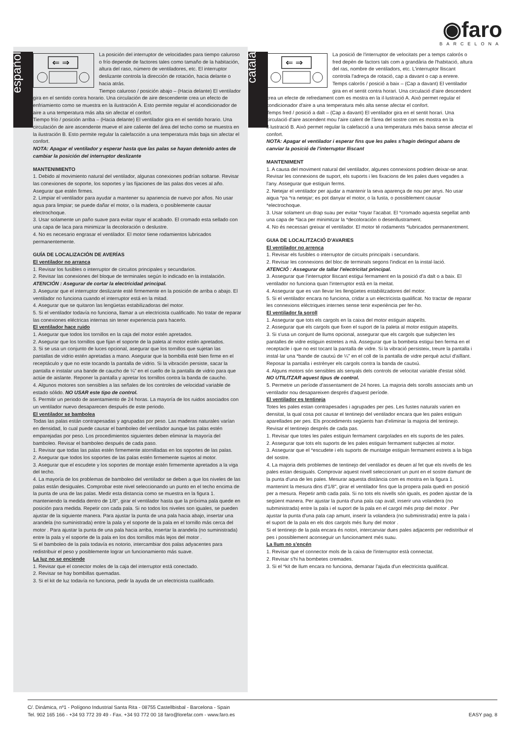◉faro
BARCELONA
español
català
⇐ ⇒
La posición del interruptor de velocidades para tiempo caluroso o frío depende de factores tales como tamaño de la habitación, altura del raso, número de ventiladores, etc. El interruptor deslizante controla la dirección de rotación, hacia delante o hacia atrás.
Tiempo caluroso / posición abajo – (Hacia delante) El ventilador gira en el sentido contra horario. Una circulación de aire descendente crea un efecto de enfriamiento como se muestra en la ilustración A. Esto permite regular el acondicionador de aire a una temperatura más alta sin afectar el confort.
Tiempo frío / posición arriba – (Hacia delante) El ventilador gira en el sentido horario. Una circulación de aire ascendente mueve el aire caliente del área del techo como se muestra en la ilustración B. Esto permite regular la calefacción a una temperatura más baja sin afectar el confort.
NOTA: Apagar el ventilador y esperar hasta que las palas se hayan detenido antes de cambiar la posición del interruptor deslizante
MANTENIMIENTO
1. Debido al movimiento natural del ventilador, algunas conexiones podrían soltarse. Revisar las conexiones de soporte, los soportes y las fijaciones de las palas dos veces al año. Asegurar que estén firmes.
2. Limpiar el ventilador para ayudar a mantener su apariencia de nuevo por años. No usar agua para limpiar; se puede dañar el motor, o la madera, o posiblemente causar electrochoque.
3. Usar solamente un paño suave para evitar rayar el acabado. El cromado esta sellado con una capa de laca para minimizar la decoloración o deslustre.
4. No es necesario engrasar el ventilador. El motor tiene rodamientos lubricados permanentemente.
GUÍA DE LOCALIZACIÓN DE AVERÍAS
El ventilador no arranca
1. Revisar los fusibles o interruptor de circuitos principales y secundarios.
2. Revisar las conexiones del bloque de terminales según lo indicado en la instalación.
ATENCIÓN : Asegurar de cortar la electricidad principal.
3. Asegurar que el interruptor deslizante esté firmemente en la posición de arriba o abajo. El ventilador no funciona cuando el interruptor está en la mitad.
4. Asegurar que se quitaron las lengüetas estabilizadoras del motor.
5. Si el ventilador todavía no funciona, llamar a un electricista cualificado. No tratar de reparar las conexiones eléctricas internas sin tener experiencia para hacerlo.
El ventilador hace ruido
1. Asegurar que todos los tornillos en la caja del motor estén apretados.
2. Asegurar que los tornillos que fijan el soporte de la paleta al motor estén apretados.
3. Si se usa un conjunto de luces opcional, asegurar que los tornillos que sujetan las pantallas de vidrio estén apretadas a mano. Asegurar que la bombilla esté bien firme en el receptáculo y que no este tocando la pantalla de vidrio. Si la vibración persiste, sacar la pantalla e instalar una bande de caucho de ¼" en el cuello de la pantalla de vidrio para que actúe de aislante. Reponer la pantalla y apretar los tornillos contra la banda de caucho.
4. Algunos motores son sensibles a las señales de los controles de velocidad variable de estado sólido. NO USAR este tipo de control.
5. Permitir un periodo de asentamiento de 24 horas. La mayoría de los ruidos asociados con un ventilador nuevo desaparecen después de este periodo.
El ventilador se bambolea
Todas las palas están contrapesadas y agrupadas por peso. Las maderas naturales varían en densidad, lo cual puede causar el bamboleo del ventilador aunque las palas estén emparejadas por peso. Los procedimientos siguientes deben eliminar la mayoría del bamboleo. Revisar el bamboleo después de cada paso.
1. Revisar que todas las palas estén firmemente atornilladas en los soportes de las palas.
2. Asegurar que todos los soportes de las palas estén firmemente sujetos al motor.
3. Asegurar que el escudete y los soportes de montaje estén firmemente apretados a la viga del techo.
4. La mayoría de los problemas de bamboleo del ventilador se deben a que los niveles de las palas están desiguales. Comprobar este nivel seleccionando un punto en el techo encima de la punta de una de las palas. Medir esta distancia como se muestra en la figura 1. manteniendo la medida dentro de 1/8", girar el ventilador hasta que la próxima pala quede en posición para medida. Repetir con cada pala. Si no todos los niveles son iguales, se pueden ajustar de la siguiente manera. Para ajustar la punta de una pala hacia abajo, insertar una arandela (no suministrada) entre la pala y el soporte de la pala en el tornillo más cerca del motor . Para ajustar la punta de una pala hacia arriba, insertar la arandela (no suministrada) entre la pala y el soporte de la pala en los dos tornillos más lejos del motor .
Si el bamboleo de la pala todavía es notorio, intercambiar dos palas adyacentes para redistribuir el peso y posiblemente lograr un funcionamiento más suave.
La luz no se enciende
1. Revisar que el conector moles de la caja del interruptor está conectado.
2. Revisar se hay bombillas quemadas.
3. Si el kit de luz todavía no funciona, pedir la ayuda de un electricista cualificado.
⇐ ⇒
La posició de l'interruptor de velocitats per a temps calorós o fred depèn de factors tals com a grandària de l'habitació, altura del ras, nombre de ventiladors, etc. L'interruptor lliscant controla l'adreça de rotació, cap a davant o cap a enrere.
Temps calorós / posició a baix – (Cap a davant) El ventilador gira en el sentit contra horari. Una circulació d'aire descendent crea un efecte de refredament com es mostra en la il·lustració A. Això permet regular el condicionador d'aire a una temperatura més alta sense afectar el confort.
Temps fred / posició a dalt – (Cap a davant) El ventilador gira en el sentit horari. Una circulació d'aire ascendent mou l'aire calent de l'àrea del sostre com es mostra en la il·lustració B. Això permet regular la calefacció a una temperatura més baixa sense afectar el confort.
NOTA: Apagar el ventilador i esperar fins que les pales s'hagin detingut abans de canviar la posició de l'interruptor lliscant
MANTENIMENT
1. A causa del moviment natural del ventilador, algunes connexions podrien deixar-se anar. Revisar les connexions de suport, els suports i les fixacions de les pales dues vegades a l'any. Assegurar que estiguin ferms.
2. Netejar el ventilador per ajudar a mantenir la seva aparença de nou per anys. No usar aigua *pa *ra netejar; es pot danyar el motor, o la fusta, o possiblement causar *electrochoque.
3. Usar solament un drap suau per evitar *rayar l'acabat. El *cromado aquesta segellat amb una capa de *laca per minimitzar la *decoloración o desenllustrament.
4. No és necessari greixar el ventilador. El motor té rodaments *lubricados permanentment.
GUIA DE LOCALITZACIÓ D'AVARIES
El ventilador no arrenca
1. Revisar els fusibles o interruptor de circuits principals i secundaris.
2. Revisar les connexions del bloc de terminals segons l'indicat en la instal·lació.
ATENCIÓ : Assegurar de tallar l'electricitat principal.
3. Assegurar que l'interruptor lliscant estigui fermament en la posició d'a dalt o a baix. El ventilador no funciona quan l'interruptor està en la meitat.
4. Assegurar que es van llevar les llengüetes estabilitzadores del motor.
5. Si el ventilador encara no funciona, cridar a un electricista qualificat. No tractar de reparar les connexions elèctriques internes sense tenir experiència per fer-ho.
El ventilador fa soroll
1. Assegurar que tots els cargols en la caixa del motor estiguin atapeïts.
2. Assegurar que els cargols que fixen el suport de la paleta al motor estiguin atapeïts.
3. Si s'usa un conjunt de llums opcional, assegurar que els cargols que subjecten les pantalles de vidre estiguin estretes a mà. Assegurar que la bombeta estigui ben ferma en el receptacle i que no est tocant la pantalla de vidre. Si la vibració persisteix, treure la pantalla i instal·lar una *bande de cautxú de ¼" en el coll de la pantalla de vidre perquè actuï d'aïllant. Reposar la pantalla i estrènyer els cargols contra la banda de cautxú.
4. Alguns motors són sensibles als senyals dels controls de velocitat variable d'estat sòlid. NO UTILITZAR aquest tipus de control.
5. Permetre un període d'assentament de 24 hores. La majoria dels sorolls associats amb un ventilador nou desapareixen després d'aquest període.
El ventilador es tentineja
Totes les pales estan contrapesades i agrupades per pes. Les fustes naturals varien en densitat, la qual cosa pot causar el tentinejo del ventilador encara que les pales estiguin aparellades per pes. Els procediments següents han d'eliminar la majoria del tentinejo. Revisar el tentinejo després de cada pas.
1. Revisar que totes les pales estiguin fermament cargolades en els suports de les pales.
2. Assegurar que tots els suports de les pales estiguin fermament subjectes al motor.
3. Assegurar que el *escudete i els suports de muntatge estiguin fermament estrets a la biga del sostre.
4. La majoria dels problemes de tentinejo del ventilador es deuen al fet que els nivells de les pales estan desiguals. Comprovar aquest nivell seleccionant un punt en el sostre damunt de la punta d'una de les pales. Mesurar aquesta distància com es mostra en la figura 1. mantenint la mesura dins d'1/8", girar el ventilador fins que la propera pala quedi en posició per a mesura. Repetir amb cada pala. Si no tots els nivells són iguals, es poden ajustar de la següent manera. Per ajustar la punta d'una pala cap avall, inserir una volandera (no subministrada) entre la pala i el suport de la pala en el cargol més prop del motor . Per ajustar la punta d'una pala cap amunt, inserir la volandera (no subministrada) entre la pala i el suport de la pala en els dos cargols més lluny del motor .
Si el tentinejo de la pala encara és notori, intercanviar dues pales adjacents per redistribuir el pes i possiblement aconseguir un funcionament més suau.
La llum no s'encén
1. Revisar que el connector mols de la caixa de l'interruptor està connectat.
2. Revisar s'hi ha bombetes cremades.
3. Si el *kit de llum encara no funciona, demanar l'ajuda d'un electricista qualificat.
C/. Dinámica, nº1 - Polígono Industrial Santa Rita - 08755 Castellbisbal - Barcelona - Spain
Tel. 902 165 166 - +34 93 772 39 49 - Fax. +34 93 772 00 18 faro@lorefar.com - www.faro.es EASY pag. 8